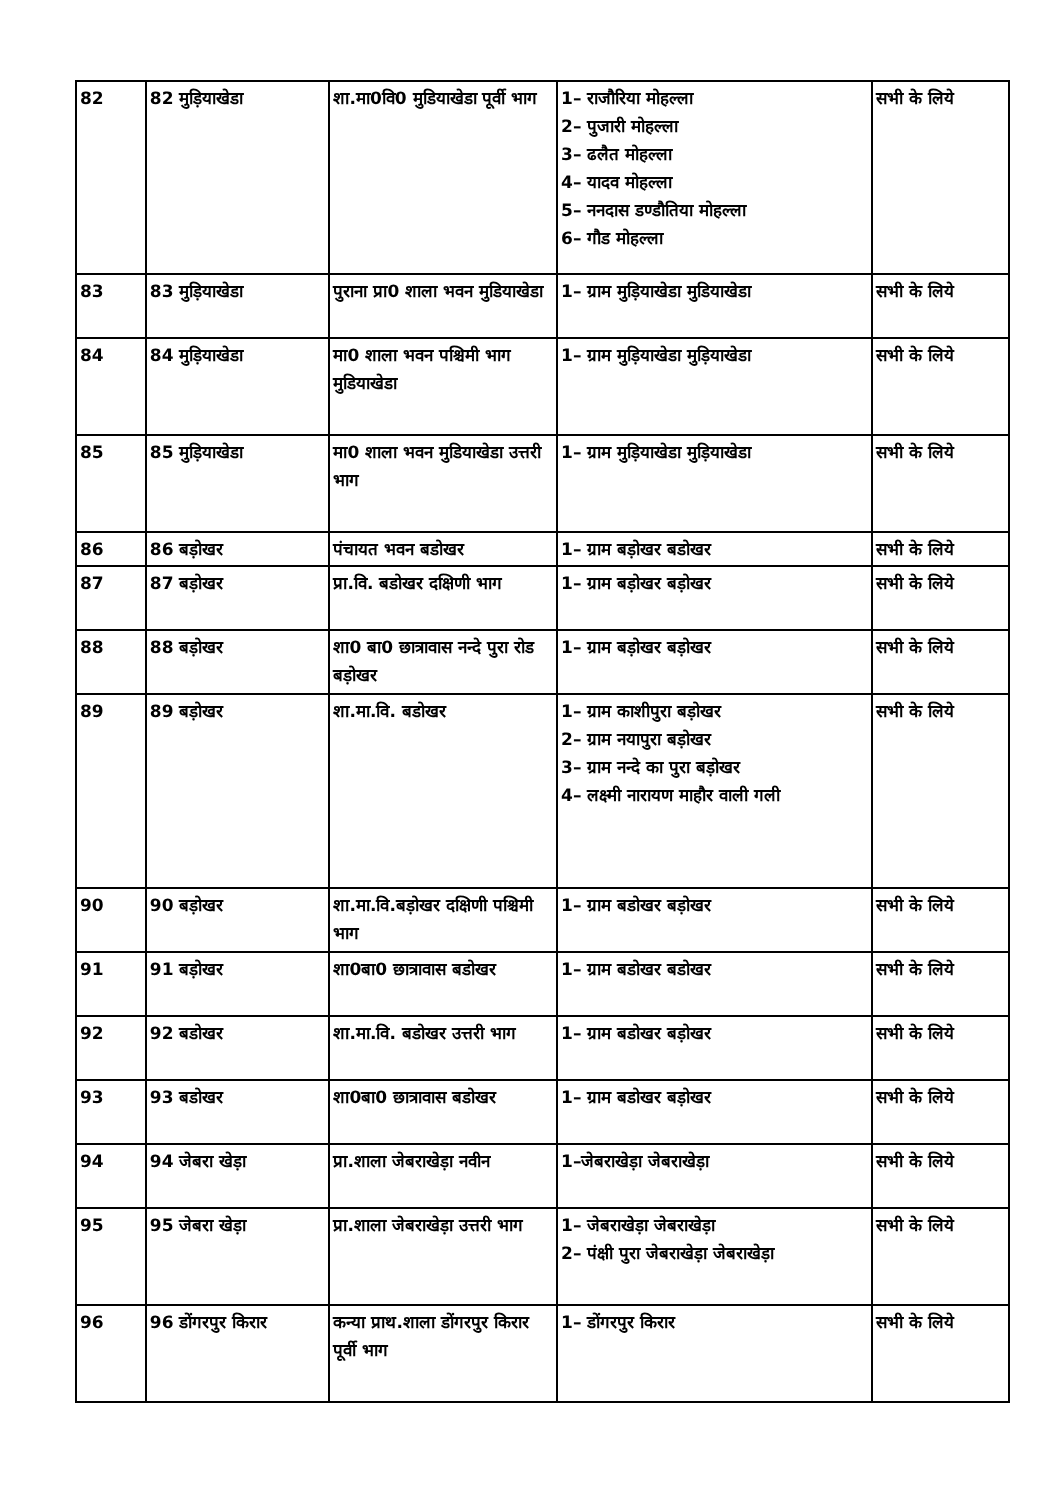| 82 | 82 मुड़ियाखेडा | शा.मा0वि0 मुडियाखेडा पूर्वी भाग | 1– राजौरिया मोहल्ला 2– पुजारी मोहल्ला 3– ढलैत मोहल्ला 4– यादव मोहल्ला 5– ननदास डण्डौतिया मोहल्ला 6– गौड मोहल्ला | सभी के लिये |
| 83 | 83 मुड़ियाखेडा | पुराना प्रा0 शाला भवन मुडियाखेडा | 1– ग्राम मुड़ियाखेडा मुडियाखेडा | सभी के लिये |
| 84 | 84 मुड़ियाखेडा | मा0 शाला भवन पश्चिमी भाग मुडियाखेडा | 1– ग्राम मुड़ियाखेडा मुड़ियाखेडा | सभी के लिये |
| 85 | 85 मुड़ियाखेडा | मा0 शाला भवन मुडियाखेडा उत्तरी भाग | 1– ग्राम मुड़ियाखेडा मुड़ियाखेडा | सभी के लिये |
| 86 | 86 बड़ोखर | पंचायत भवन बडोखर | 1– ग्राम बड़ोखर बडोखर | सभी के लिये |
| 87 | 87 बड़ोखर | प्रा.वि. बडोखर दक्षिणी भाग | 1– ग्राम बड़ोखर बड़ोखर | सभी के लिये |
| 88 | 88 बड़ोखर | शा0 बा0 छात्रावास नन्दे पुरा रोड बड़ोखर | 1– ग्राम बड़ोखर बड़ोखर | सभी के लिये |
| 89 | 89 बड़ोखर | शा.मा.वि. बडोखर | 1– ग्राम काशीपुरा बड़ोखर 2– ग्राम नयापुरा बड़ोखर 3– ग्राम नन्दे का पुरा बड़ोखर 4– लक्ष्मी नारायण माहौर वाली गली | सभी के लिये |
| 90 | 90 बड़ोखर | शा.मा.वि.बड़ोखर दक्षिणी पश्चिमी भाग | 1– ग्राम बडोखर बड़ोखर | सभी के लिये |
| 91 | 91 बड़ोखर | शा0बा0 छात्रावास बडोखर | 1– ग्राम बडोखर बडोखर | सभी के लिये |
| 92 | 92 बडोखर | शा.मा.वि. बडोखर उत्तरी भाग | 1– ग्राम बडोखर बड़ोखर | सभी के लिये |
| 93 | 93 बडोखर | शा0बा0 छात्रावास बडोखर | 1– ग्राम बडोखर बड़ोखर | सभी के लिये |
| 94 | 94 जेबरा खेड़ा | प्रा.शाला जेबराखेड़ा नवीन | 1–जेबराखेड़ा जेबराखेड़ा | सभी के लिये |
| 95 | 95 जेबरा खेड़ा | प्रा.शाला जेबराखेड़ा उत्तरी भाग | 1– जेबराखेड़ा जेबराखेड़ा 2– पंक्षी पुरा जेबराखेड़ा जेबराखेड़ा | सभी के लिये |
| 96 | 96 डोंगरपुर किरार | कन्या प्राथ.शाला डोंगरपुर किरार पूर्वी भाग | 1– डोंगरपुर किरार | सभी के लिये |